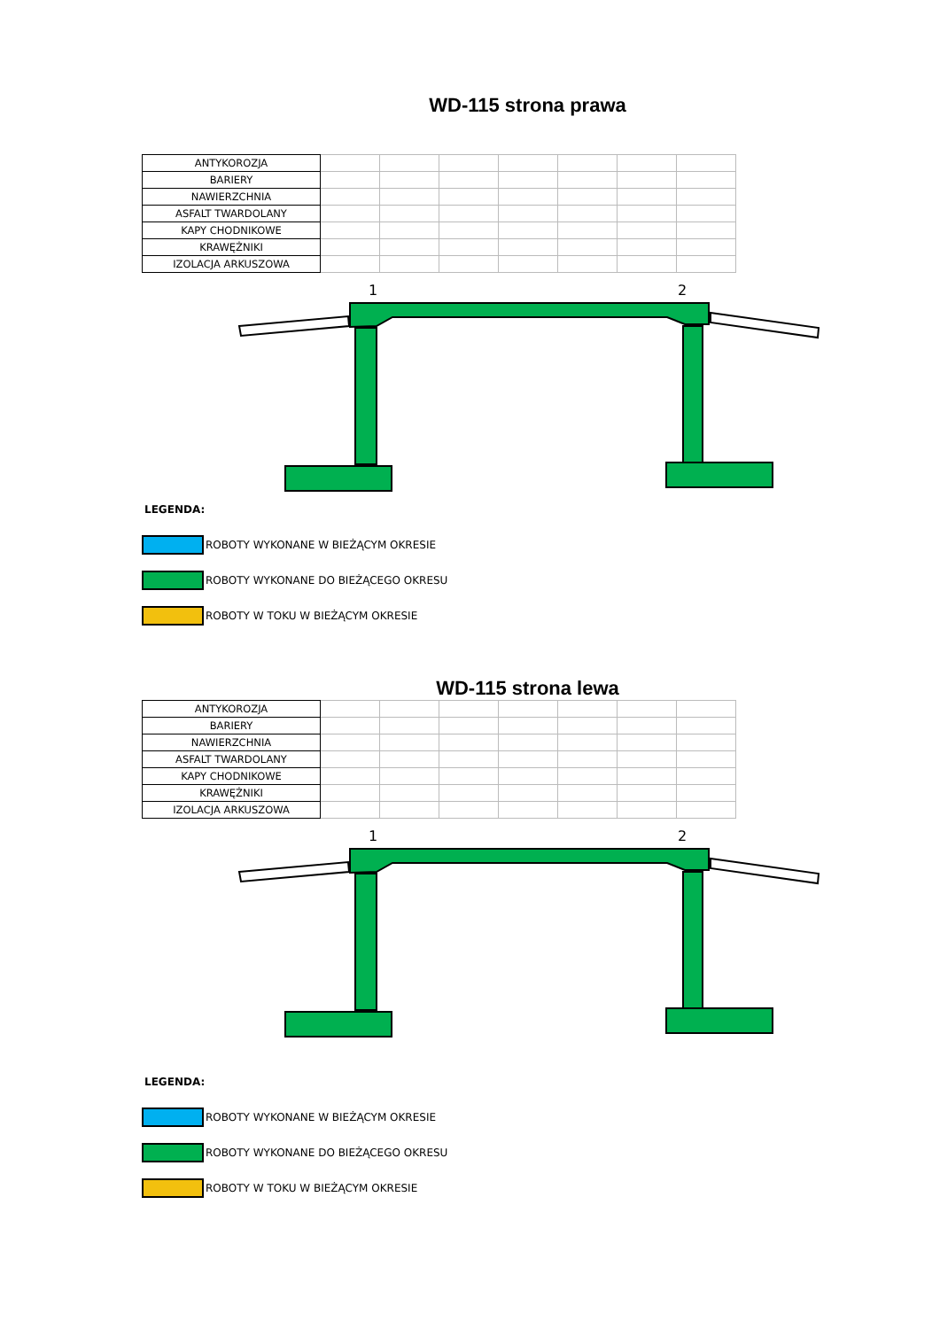WD-115 strona prawa
| ANTYKOROZJA | | | | | | | |
| BARIERY | | | | | | | |
| NAWIERZCHNIA | | | | | | | |
| ASFALT TWARDOLANY | | | | | | | |
| KAPY CHODNIKOWE | | | | | | | |
| KRAWĘŻNIKI | | | | | | | |
| IZOLACJA ARKUSZOWA | | | | | | | |
1
2
LEGENDA:
ROBOTY WYKONANE W BIEŻĄCYM OKRESIE
ROBOTY WYKONANE DO BIEŻĄCEGO OKRESU
ROBOTY W TOKU W BIEŻĄCYM OKRESIE
WD-115 strona lewa
| ANTYKOROZJA | | | | | | | |
| BARIERY | | | | | | | |
| NAWIERZCHNIA | | | | | | | |
| ASFALT TWARDOLANY | | | | | | | |
| KAPY CHODNIKOWE | | | | | | | |
| KRAWĘŻNIKI | | | | | | | |
| IZOLACJA ARKUSZOWA | | | | | | | |
1
2
LEGENDA:
ROBOTY WYKONANE W BIEŻĄCYM OKRESIE
ROBOTY WYKONANE DO BIEŻĄCEGO OKRESU
ROBOTY W TOKU W BIEŻĄCYM OKRESIE